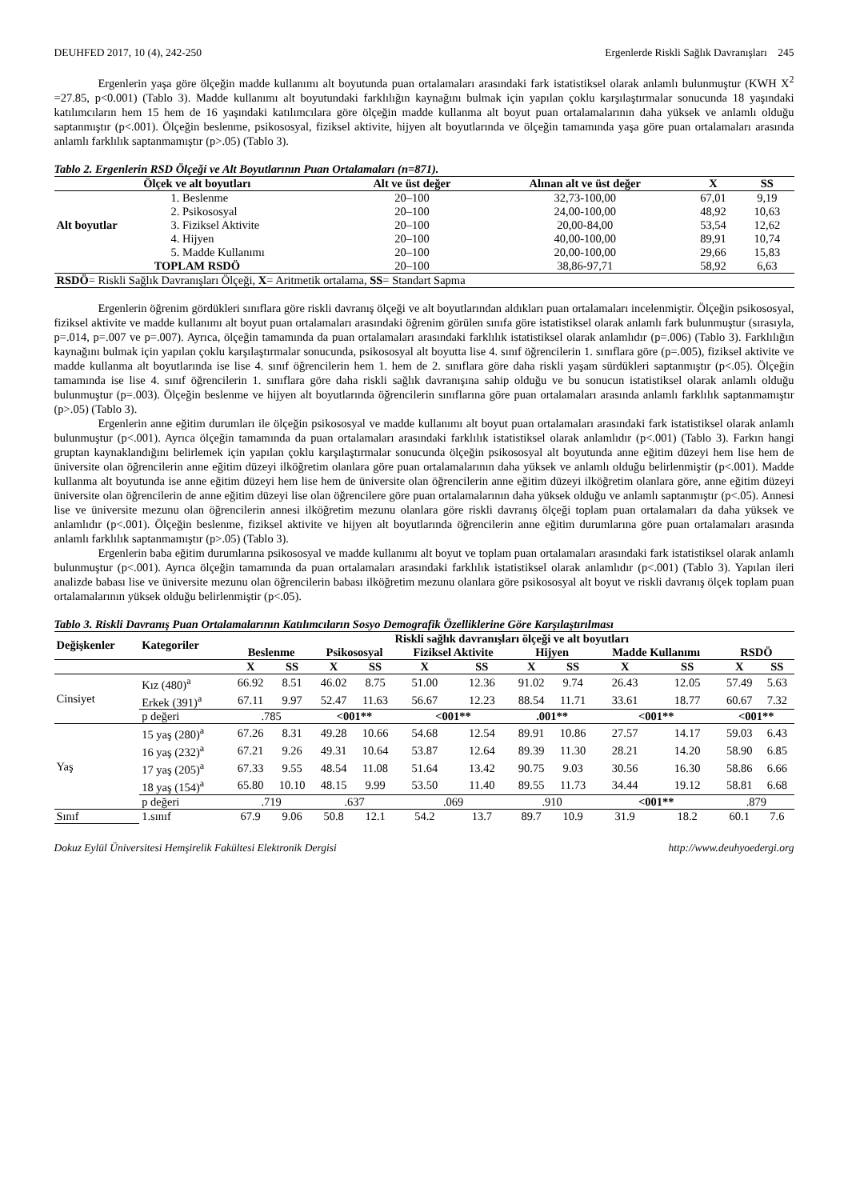DEUHFED 2017, 10 (4), 242-250 Ergenlerde Riskli Sağlık Davranışları 245
Ergenlerin yaşa göre ölçeğin madde kullanımı alt boyutunda puan ortalamaları arasındaki fark istatistiksel olarak anlamlı bulunmuştur (KWH X<sup>2</sup> =27.85, p<0.001) (Tablo 3). Madde kullanımı alt boyutundaki farklılığın kaynağını bulmak için yapılan çoklu karşılaştırmalar sonucunda 18 yaşındaki katılımcıların hem 15 hem de 16 yaşındaki katılımcılara göre ölçeğin madde kullanma alt boyut puan ortalamalarının daha yüksek ve anlamlı olduğu saptanmıştır (p<.001). Ölçeğin beslenme, psikososyal, fiziksel aktivite, hijyen alt boyutlarında ve ölçeğin tamamında yaşa göre puan ortalamaları arasında anlamlı farklılık saptanmamıştır (p>.05) (Tablo 3).
Tablo 2. Ergenlerin RSD Ölçeği ve Alt Boyutlarının Puan Ortalamaları (n=871).
| Ölçek ve alt boyutları | | Alt ve üst değer | Alınan alt ve üst değer | X | SS |
| --- | --- | --- | --- | --- | --- |
| Alt boyutlar | 1. Beslenme | 20–100 | 32,73-100,00 | 67,01 | 9,19 |
| | 2. Psikososyal | 20–100 | 24,00-100,00 | 48,92 | 10,63 |
| | 3. Fiziksel Aktivite | 20–100 | 20,00-84,00 | 53,54 | 12,62 |
| | 4. Hijyen | 20–100 | 40,00-100,00 | 89,91 | 10,74 |
| | 5. Madde Kullanımı | 20–100 | 20,00-100,00 | 29,66 | 15,83 |
| TOPLAM RSDÖ | | 20–100 | 38,86-97,71 | 58,92 | 6,63 |
| RSDÖ = Riskli Sağlık Davranışları Ölçeği, X = Aritmetik ortalama, SS = Standart Sapma | | | | | |
Ergenlerin öğrenim gördükleri sınıflara göre riskli davranış ölçeği ve alt boyutlarından aldıkları puan ortalamaları incelenmiştir. Ölçeğin psikososyal, fiziksel aktivite ve madde kullanımı alt boyut puan ortalamaları arasındaki öğrenim görülen sınıfa göre istatistiksel olarak anlamlı fark bulunmuştur (sırasıyla, p=.014, p=.007 ve p=.007). Ayrıca, ölçeğin tamamında da puan ortalamaları arasındaki farklılık istatistiksel olarak anlamlıdır (p=.006) (Tablo 3). Farklılığın kaynağını bulmak için yapılan çoklu karşılaştırmalar sonucunda, psikososyal alt boyutta lise 4. sınıf öğrencilerin 1. sınıflara göre (p=.005), fiziksel aktivite ve madde kullanma alt boyutlarında ise lise 4. sınıf öğrencilerin hem 1. hem de 2. sınıflara göre daha riskli yaşam sürdükleri saptanmıştır (p<.05). Ölçeğin tamamında ise lise 4. sınıf öğrencilerin 1. sınıflara göre daha riskli sağlık davranışına sahip olduğu ve bu sonucun istatistiksel olarak anlamlı olduğu bulunmuştur (p=.003). Ölçeğin beslenme ve hijyen alt boyutlarında öğrencilerin sınıflarına göre puan ortalamaları arasında anlamlı farklılık saptanmamıştır (p>.05) (Tablo 3).
Ergenlerin anne eğitim durumları ile ölçeğin psikososyal ve madde kullanımı alt boyut puan ortalamaları arasındaki fark istatistiksel olarak anlamlı bulunmuştur (p<.001). Ayrıca ölçeğin tamamında da puan ortalamaları arasındaki farklılık istatistiksel olarak anlamlıdır (p<.001) (Tablo 3). Farkın hangi gruptan kaynaklandığını belirlemek için yapılan çoklu karşılaştırmalar sonucunda ölçeğin psikososyal alt boyutunda anne eğitim düzeyi hem lise hem de üniversite olan öğrencilerin anne eğitim düzeyi ilköğretim olanlara göre puan ortalamalarının daha yüksek ve anlamlı olduğu belirlenmiştir (p<.001). Madde kullanma alt boyutunda ise anne eğitim düzeyi hem lise hem de üniversite olan öğrencilerin anne eğitim düzeyi ilköğretim olanlara göre, anne eğitim düzeyi üniversite olan öğrencilerin de anne eğitim düzeyi lise olan öğrencilere göre puan ortalamalarının daha yüksek olduğu ve anlamlı saptanmıştır (p<.05). Annesi lise ve üniversite mezunu olan öğrencilerin annesi ilköğretim mezunu olanlara göre riskli davranış ölçeği toplam puan ortalamaları da daha yüksek ve anlamlıdır (p<.001). Ölçeğin beslenme, fiziksel aktivite ve hijyen alt boyutlarında öğrencilerin anne eğitim durumlarına göre puan ortalamaları arasında anlamlı farklılık saptanmamıştır (p>.05) (Tablo 3).
Ergenlerin baba eğitim durumlarına psikososyal ve madde kullanımı alt boyut ve toplam puan ortalamaları arasındaki fark istatistiksel olarak anlamlı bulunmuştur (p<.001). Ayrıca ölçeğin tamamında da puan ortalamaları arasındaki farklılık istatistiksel olarak anlamlıdır (p<.001) (Tablo 3). Yapılan ileri analizde babası lise ve üniversite mezunu olan öğrencilerin babası ilköğretim mezunu olanlara göre psikososyal alt boyut ve riskli davranış ölçek toplam puan ortalamalarının yüksek olduğu belirlenmiştir (p<.05).
Tablo 3. Riskli Davranış Puan Ortalamalarının Katılımcıların Sosyo Demografik Özelliklerine Göre Karşılaştırılması
| Değişkenler | Kategoriler | Riskli sağlık davranışları ölçeği ve alt boyutları | | | | | | | | | | | |
| --- | --- | --- | --- | --- | --- | --- | --- | --- | --- | --- | --- | --- | --- |
| | | Beslenme | | Psikososyal | | Fiziksel Aktivite | | Hijyen | | Madde Kullanımı | | RSDÖ | |
| | | X | SS | X | SS | X | SS | X | SS | X | SS | X | SS |
| Cinsiyet | Kız (480)<sup>a</sup> | 66.92 | 8.51 | 46.02 | 8.75 | 51.00 | 12.36 | 91.02 | 9.74 | 26.43 | 12.05 | 57.49 | 5.63 |
| | Erkek (391)<sup>a</sup> | 67.11 | 9.97 | 52.47 | 11.63 | 56.67 | 12.23 | 88.54 | 11.71 | 33.61 | 18.77 | 60.67 | 7.32 |
| | p değeri | .785 | | <001** | | <001** | | .001** | | <001** | | <001** | |
| Yaş | 15 yaş (280)<sup>a</sup> | 67.26 | 8.31 | 49.28 | 10.66 | 54.68 | 12.54 | 89.91 | 10.86 | 27.57 | 14.17 | 59.03 | 6.43 |
| | 16 yaş (232)<sup>a</sup> | 67.21 | 9.26 | 49.31 | 10.64 | 53.87 | 12.64 | 89.39 | 11.30 | 28.21 | 14.20 | 58.90 | 6.85 |
| | 17 yaş (205)<sup>a</sup> | 67.33 | 9.55 | 48.54 | 11.08 | 51.64 | 13.42 | 90.75 | 9.03 | 30.56 | 16.30 | 58.86 | 6.66 |
| | 18 yaş (154)<sup>a</sup> | 65.80 | 10.10 | 48.15 | 9.99 | 53.50 | 11.40 | 89.55 | 11.73 | 34.44 | 19.12 | 58.81 | 6.68 |
| | p değeri | .719 | | .637 | | .069 | | .910 | | <001** | | .879 | |
| Sınıf | 1.sınıf | 67.9 | 9.06 | 50.8 | 12.1 | 54.2 | 13.7 | 89.7 | 10.9 | 31.9 | 18.2 | 60.1 | 7.6 |
Dokuz Eylül Üniversitesi Hemşirelik Fakültesi Elektronik Dergisi http://www.deuhyoedergi.org